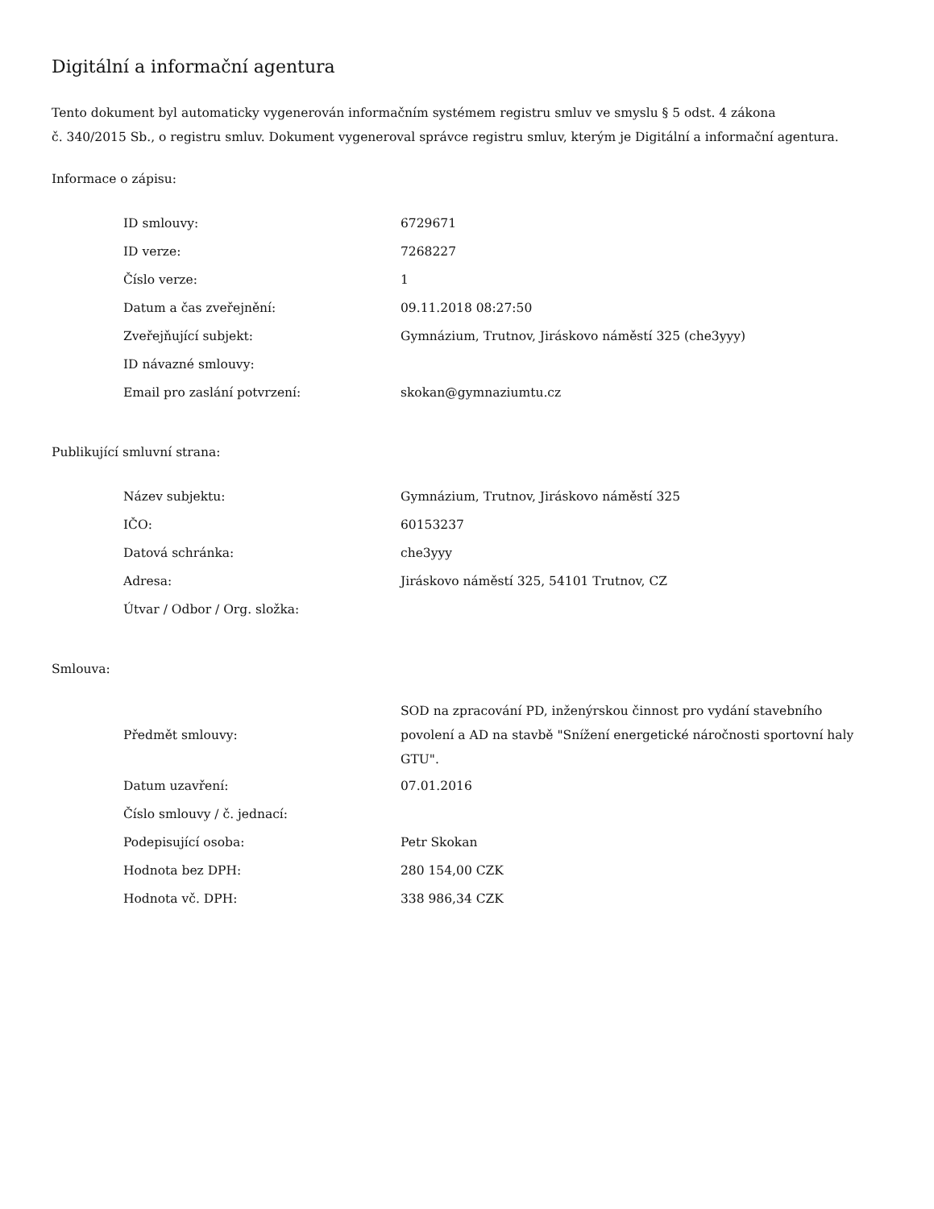Digitální a informační agentura
Tento dokument byl automaticky vygenerován informačním systémem registru smluv ve smyslu § 5 odst. 4 zákona
č. 340/2015 Sb., o registru smluv. Dokument vygeneroval správce registru smluv, kterým je Digitální a informační agentura.
Informace o zápisu:
| ID smlouvy: | 6729671 |
| ID verze: | 7268227 |
| Číslo verze: | 1 |
| Datum a čas zveřejnění: | 09.11.2018 08:27:50 |
| Zveřejňující subjekt: | Gymnázium, Trutnov, Jiráskovo náměstí 325 (che3yyy) |
| ID návazné smlouvy: | |
| Email pro zaslání potvrzení: | skokan@gymnaziumtu.cz |
Publikující smluvní strana:
| Název subjektu: | Gymnázium, Trutnov, Jiráskovo náměstí 325 |
| IČO: | 60153237 |
| Datová schránka: | che3yyy |
| Adresa: | Jiráskovo náměstí 325, 54101 Trutnov, CZ |
| Útvar / Odbor / Org. složka: | |
Smlouva:
| Předmět smlouvy: | SOD na zpracování PD, inženýrskou činnost pro vydání stavebního povolení a AD na stavbě "Snížení energetické náročnosti sportovní haly GTU". |
| Datum uzavření: | 07.01.2016 |
| Číslo smlouvy / č. jednací: | |
| Podepisující osoba: | Petr Skokan |
| Hodnota bez DPH: | 280 154,00 CZK |
| Hodnota vč. DPH: | 338 986,34 CZK |